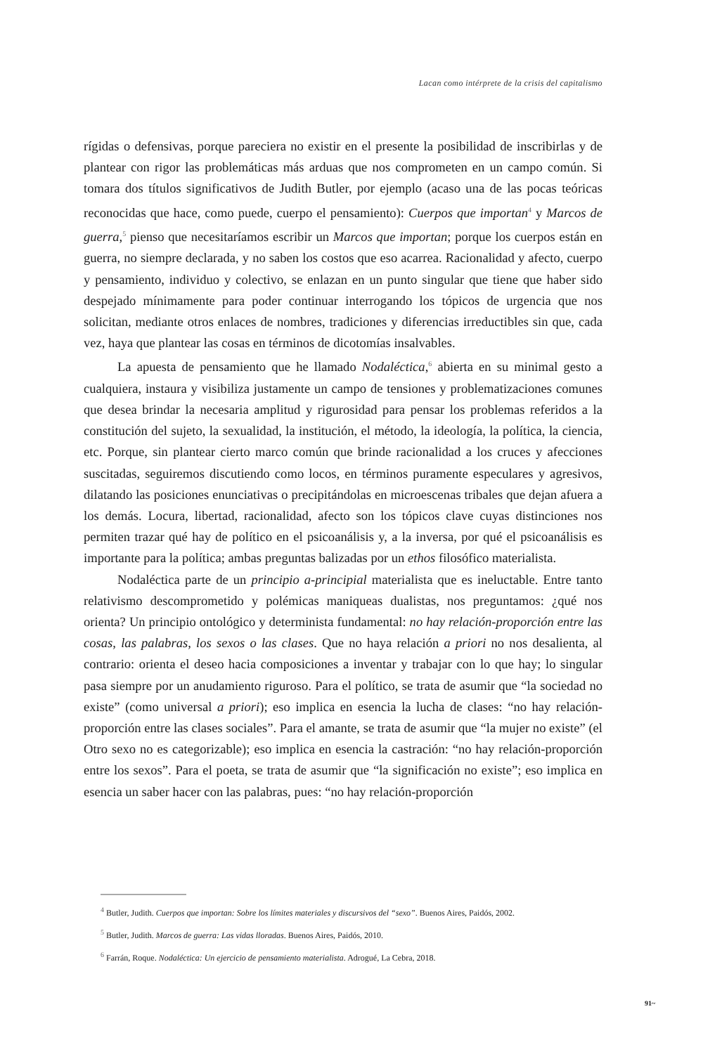Lacan como intérprete de la crisis del capitalismo
rígidas o defensivas, porque pareciera no existir en el presente la posibilidad de inscribirlas y de plantear con rigor las problemáticas más arduas que nos comprometen en un campo común. Si tomara dos títulos significativos de Judith Butler, por ejemplo (acaso una de las pocas teóricas reconocidas que hace, como puede, cuerpo el pensamiento): Cuerpos que importan<sup>4</sup> y Marcos de guerra,<sup>5</sup> pienso que necesitaríamos escribir un Marcos que importan; porque los cuerpos están en guerra, no siempre declarada, y no saben los costos que eso acarrea. Racionalidad y afecto, cuerpo y pensamiento, individuo y colectivo, se enlazan en un punto singular que tiene que haber sido despejado mínimamente para poder continuar interrogando los tópicos de urgencia que nos solicitan, mediante otros enlaces de nombres, tradiciones y diferencias irreductibles sin que, cada vez, haya que plantear las cosas en términos de dicotomías insalvables.
La apuesta de pensamiento que he llamado Nodaléctica,<sup>6</sup> abierta en su minimal gesto a cualquiera, instaura y visibiliza justamente un campo de tensiones y problematizaciones comunes que desea brindar la necesaria amplitud y rigurosidad para pensar los problemas referidos a la constitución del sujeto, la sexualidad, la institución, el método, la ideología, la política, la ciencia, etc. Porque, sin plantear cierto marco común que brinde racionalidad a los cruces y afecciones suscitadas, seguiremos discutiendo como locos, en términos puramente especulares y agresivos, dilatando las posiciones enunciativas o precipitándolas en microescenas tribales que dejan afuera a los demás. Locura, libertad, racionalidad, afecto son los tópicos clave cuyas distinciones nos permiten trazar qué hay de político en el psicoanálisis y, a la inversa, por qué el psicoanálisis es importante para la política; ambas preguntas balizadas por un ethos filosófico materialista.
Nodaléctica parte de un principio a-principial materialista que es ineluctable. Entre tanto relativismo descomprometido y polémicas maniqueas dualistas, nos preguntamos: ¿qué nos orienta? Un principio ontológico y determinista fundamental: no hay relación-proporción entre las cosas, las palabras, los sexos o las clases. Que no haya relación a priori no nos desalienta, al contrario: orienta el deseo hacia composiciones a inventar y trabajar con lo que hay; lo singular pasa siempre por un anudamiento riguroso. Para el político, se trata de asumir que “la sociedad no existe” (como universal a priori); eso implica en esencia la lucha de clases: “no hay relación-proporción entre las clases sociales”. Para el amante, se trata de asumir que “la mujer no existe” (el Otro sexo no es categorizable); eso implica en esencia la castración: “no hay relación-proporción entre los sexos”. Para el poeta, se trata de asumir que “la significación no existe”; eso implica en esencia un saber hacer con las palabras, pues: “no hay relación-proporción
<sup>4</sup> Butler, Judith. Cuerpos que importan: Sobre los límites materiales y discursivos del “sexo”. Buenos Aires, Paidós, 2002.
<sup>5</sup> Butler, Judith. Marcos de guerra: Las vidas lloradas. Buenos Aires, Paidós, 2010.
<sup>6</sup> Farrán, Roque. Nodaléctica: Un ejercicio de pensamiento materialista. Adrogué, La Cebra, 2018.
91~